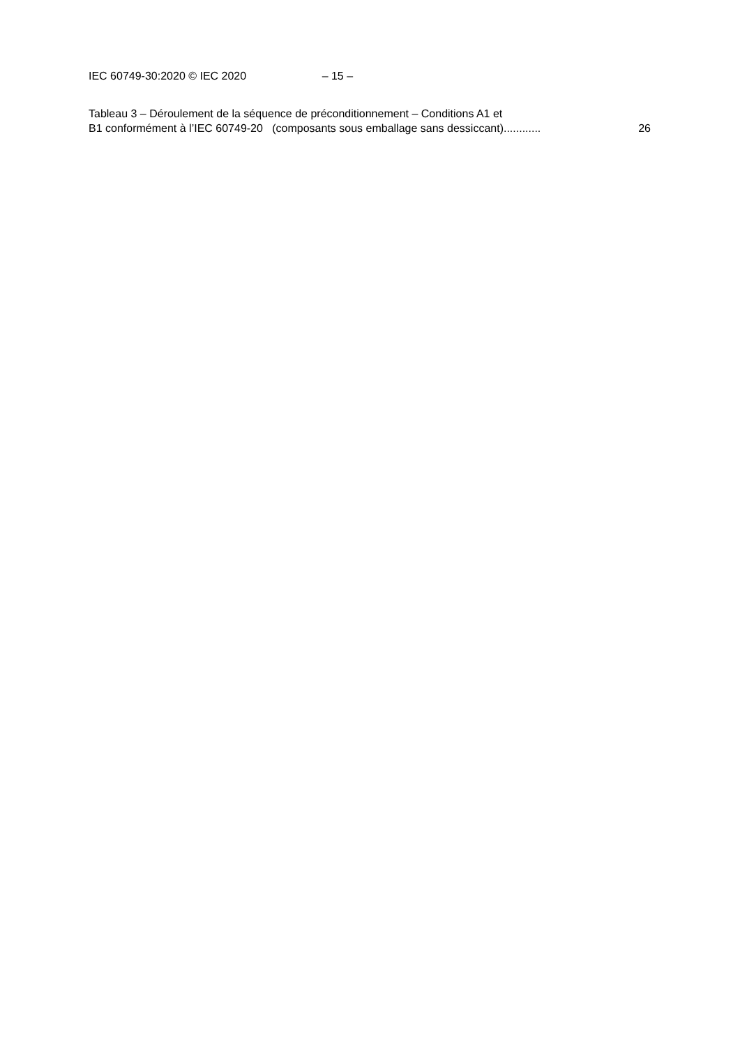IEC 60749-30:2020 © IEC 2020 – 15 –
Tableau 3 – Déroulement de la séquence de préconditionnement – Conditions A1 et
B1 conformément à l’IEC 60749-20 (composants sous emballage sans dessiccant)............ 26